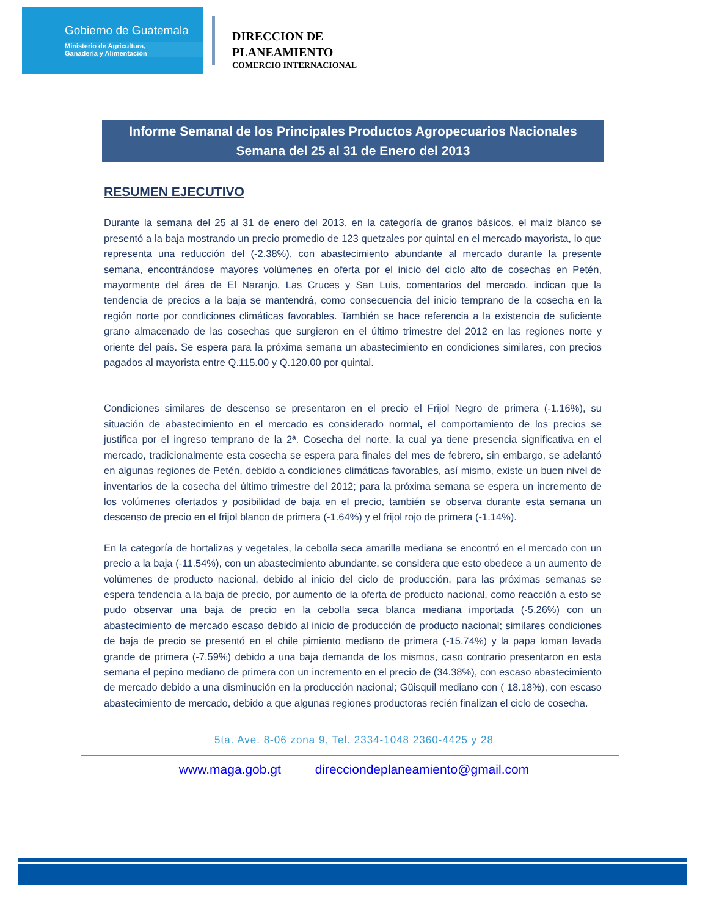Gobierno de Guatemala
Ministerio de Agricultura,
Ganadería y Alimentación
DIRECCION DE
PLANEAMIENTO
COMERCIO INTERNACIONAL
Informe Semanal de los Principales Productos Agropecuarios Nacionales
Semana del 25 al 31 de Enero del 2013
RESUMEN EJECUTIVO
Durante la semana del 25 al 31 de enero del 2013, en la categoría de granos básicos, el maíz blanco se presentó a la baja mostrando un precio promedio de 123 quetzales por quintal en el mercado mayorista, lo que representa una reducción del (-2.38%), con abastecimiento abundante al mercado durante la presente semana, encontrándose mayores volúmenes en oferta por el inicio del ciclo alto de cosechas en Petén, mayormente del área de El Naranjo, Las Cruces y San Luis, comentarios del mercado, indican que la tendencia de precios a la baja se mantendrá, como consecuencia del inicio temprano de la cosecha en la región norte por condiciones climáticas favorables. También se hace referencia a la existencia de suficiente grano almacenado de las cosechas que surgieron en el último trimestre del 2012 en las regiones norte y oriente del país. Se espera para la próxima semana un abastecimiento en condiciones similares, con precios pagados al mayorista entre Q.115.00 y Q.120.00 por quintal.
Condiciones similares de descenso se presentaron en el precio el Frijol Negro de primera (-1.16%), su situación de abastecimiento en el mercado es considerado normal, el comportamiento de los precios se justifica por el ingreso temprano de la 2ª. Cosecha del norte, la cual ya tiene presencia significativa en el mercado, tradicionalmente esta cosecha se espera para finales del mes de febrero, sin embargo, se adelantó en algunas regiones de Petén, debido a condiciones climáticas favorables, así mismo, existe un buen nivel de inventarios de la cosecha del último trimestre del 2012; para la próxima semana se espera un incremento de los volúmenes ofertados y posibilidad de baja en el precio, también se observa durante esta semana un descenso de precio en el frijol blanco de primera (-1.64%) y el frijol rojo de primera (-1.14%).
En la categoría de hortalizas y vegetales, la cebolla seca amarilla mediana se encontró en el mercado con un precio a la baja (-11.54%), con un abastecimiento abundante, se considera que esto obedece a un aumento de volúmenes de producto nacional, debido al inicio del ciclo de producción, para las próximas semanas se espera tendencia a la baja de precio, por aumento de la oferta de producto nacional, como reacción a esto se pudo observar una baja de precio en la cebolla seca blanca mediana importada (-5.26%) con un abastecimiento de mercado escaso debido al inicio de producción de producto nacional; similares condiciones de baja de precio se presentó en el chile pimiento mediano de primera (-15.74%) y la papa loman lavada grande de primera (-7.59%) debido a una baja demanda de los mismos, caso contrario presentaron en esta semana el pepino mediano de primera con un incremento en el precio de (34.38%), con escaso abastecimiento de mercado debido a una disminución en la producción nacional; Güisquil mediano con ( 18.18%), con escaso abastecimiento de mercado, debido a que algunas regiones productoras recién finalizan el ciclo de cosecha.
5ta. Ave. 8-06 zona 9, Tel. 2334-1048 2360-4425 y 28
www.maga.gob.gt direcciondeplaneamiento@gmail.com